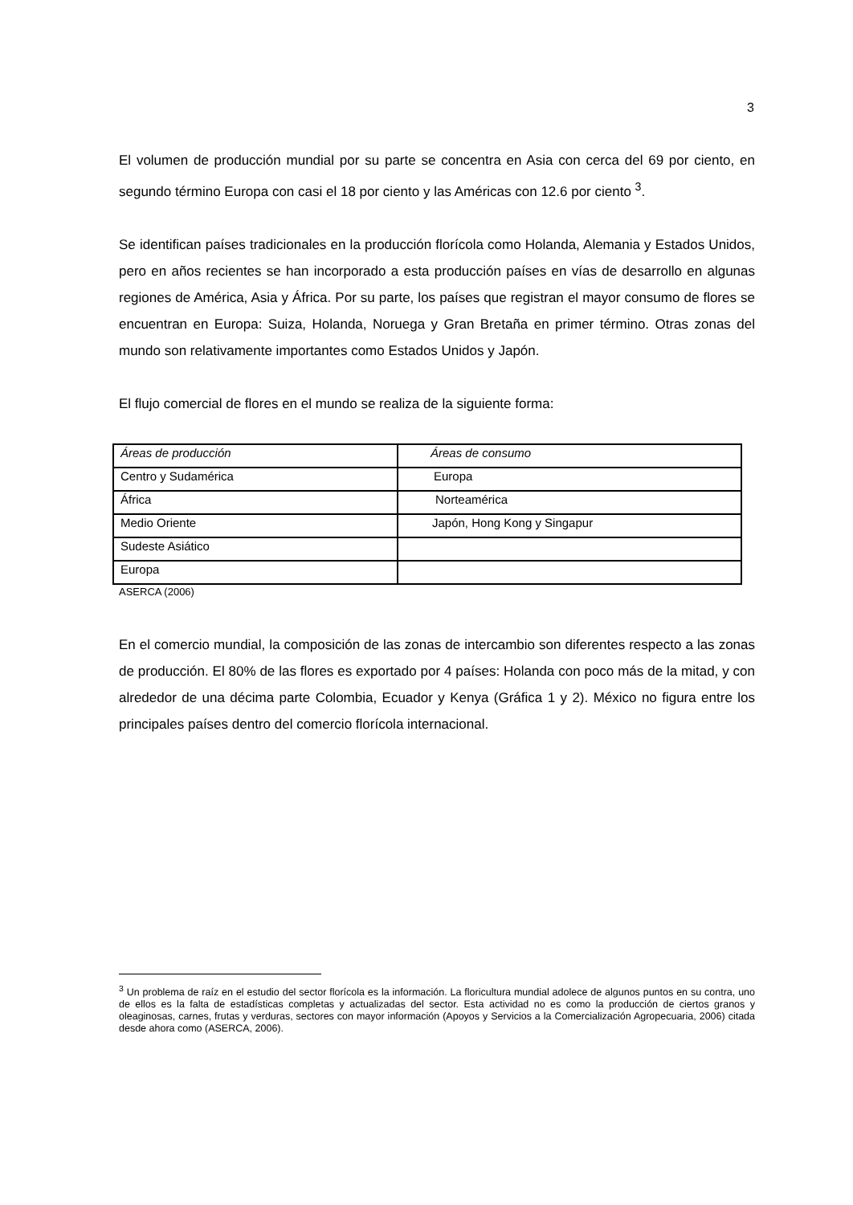3
El volumen de producción mundial por su parte se concentra en Asia con cerca del 69 por ciento, en segundo término Europa con casi el 18 por ciento y las Américas con 12.6 por ciento <sup>3</sup>.
Se identifican países tradicionales en la producción florícola como Holanda, Alemania y Estados Unidos, pero en años recientes se han incorporado a esta producción países en vías de desarrollo en algunas regiones de América, Asia y África. Por su parte, los países que registran el mayor consumo de flores se encuentran en Europa: Suiza, Holanda, Noruega y Gran Bretaña en primer término. Otras zonas del mundo son relativamente importantes como Estados Unidos y Japón.
El flujo comercial de flores en el mundo se realiza de la siguiente forma:
| Áreas de producción | Áreas de consumo |
| Centro y Sudamérica | Europa |
| África | Norteamérica |
| Medio Oriente | Japón, Hong Kong y Singapur |
| Sudeste Asiático | |
| Europa | |
ASERCA (2006)
En el comercio mundial, la composición de las zonas de intercambio son diferentes respecto a las zonas de producción. El 80% de las flores es exportado por 4 países: Holanda con poco más de la mitad, y con alrededor de una décima parte Colombia, Ecuador y Kenya (Gráfica 1 y 2). México no figura entre los principales países dentro del comercio florícola internacional.
<sup>3</sup> Un problema de raíz en el estudio del sector florícola es la información. La floricultura mundial adolece de algunos puntos en su contra, uno de ellos es la falta de estadísticas completas y actualizadas del sector. Esta actividad no es como la producción de ciertos granos y oleaginosas, carnes, frutas y verduras, sectores con mayor información (Apoyos y Servicios a la Comercialización Agropecuaria, 2006) citada desde ahora como (ASERCA, 2006).